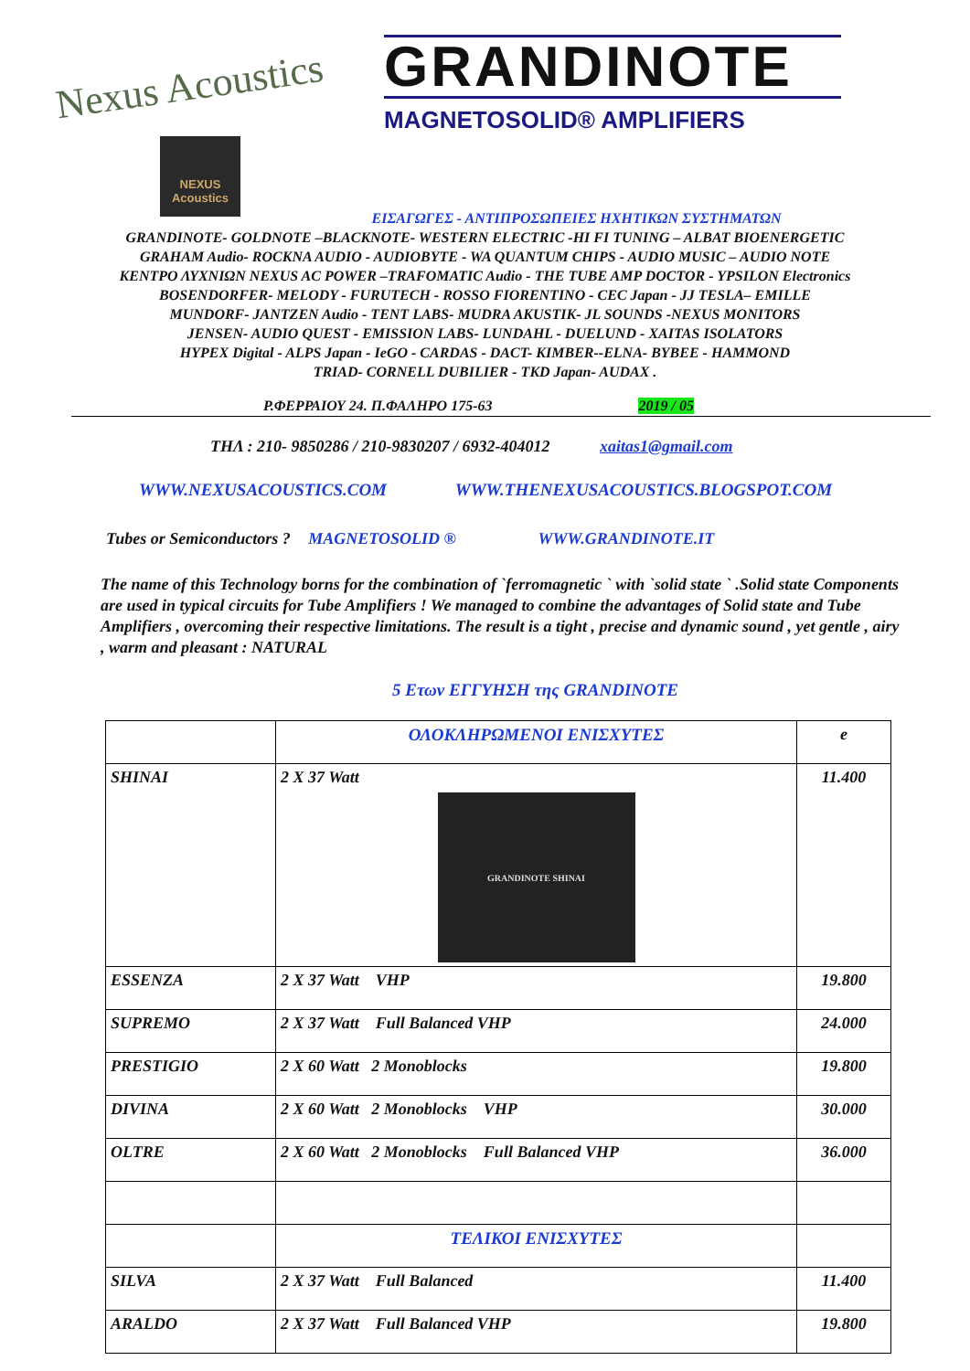Nexus Acoustics
NEXUS Acoustics
GRANDINOTE
MAGNETOSOLID® AMPLIFIERS
ΕΙΣΑΓΩΓΕΣ - ΑΝΤΙΠΡΟΣΩΠΕΙΕΣ ΗΧΗΤΙΚΩΝ ΣΥΣΤΗΜΑΤΩΝ
GRANDINOTE- GOLDNOTE –BLACKNOTE- WESTERN ELECTRIC -HI FI TUNING – ALBAT BIOENERGETIC
GRAHAM Audio- ROCKNA AUDIO - AUDIOBYTE - WA QUANTUM CHIPS - AUDIO MUSIC – AUDIO NOTE
ΚΕΝΤΡΟ ΛΥΧΝΙΩΝ NEXUS AC POWER –TRAFOMATIC Audio - THE TUBE AMP DOCTOR - YPSILON Electronics
BOSENDORFER- MELODY - FURUTECH - ROSSO FIORENTINO - CEC Japan - JJ TESLA– EMILLE
MUNDORF- JANTZEN Audio - TENT LABS- MUDRA AKUSTIK- JL SOUNDS -NEXUS MONITORS
JENSEN- AUDIO QUEST - EMISSION LABS- LUNDAHL - DUELUND - XAITAS ISOLATORS
HYPEX Digital - ALPS Japan - IeGO - CARDAS - DACT- KIMBER--ELNA- BYBEE - HAMMOND
TRIAD- CORNELL DUBILIER - TKD Japan- AUDAX .
Ρ.ΦΕΡΡΑΙΟΥ 24. Π.ΦΑΛΗΡΟ 175-63 2019 / 05
ΤΗΛ : 210- 9850286 / 210-9830207 / 6932-404012 xaitas1@gmail.com
WWW.NEXUSACOUSTICS.COM WWW.THENEXUSACOUSTICS.BLOGSPOT.COM
Tubes or Semiconductors ? MAGNETOSOLID ® WWW.GRANDINOTE.IT
The name of this Technology borns for the combination of `ferromagnetic ` with `solid state ` .Solid state Components are used in typical circuits for Tube Amplifiers ! We managed to combine the advantages of Solid state and Tube Amplifiers , overcoming their respective limitations. The result is a tight , precise and dynamic sound , yet gentle , airy , warm and pleasant : NATURAL
5 Ετων ΕΓΓΥΗΣΗ της GRANDINOTE
| | ΟΛΟΚΛΗΡΩΜΕΝΟΙ ΕΝΙΣΧΥΤΕΣ | e |
| SHINAI | 2 X 37 Watt GRANDINOTE SHINAI | 11.400 |
| ESSENZA | 2 X 37 Watt VHP | 19.800 |
| SUPREMO | 2 X 37 Watt Full Balanced VHP | 24.000 |
| PRESTIGIO | 2 X 60 Watt 2 Monoblocks | 19.800 |
| DIVINA | 2 X 60 Watt 2 Monoblocks VHP | 30.000 |
| OLTRE | 2 X 60 Watt 2 Monoblocks Full Balanced VHP | 36.000 |
| | ΤΕΛΙΚΟΙ ΕΝΙΣΧΥΤΕΣ | |
| SILVA | 2 X 37 Watt Full Balanced | 11.400 |
| ARALDO | 2 X 37 Watt Full Balanced VHP | 19.800 |